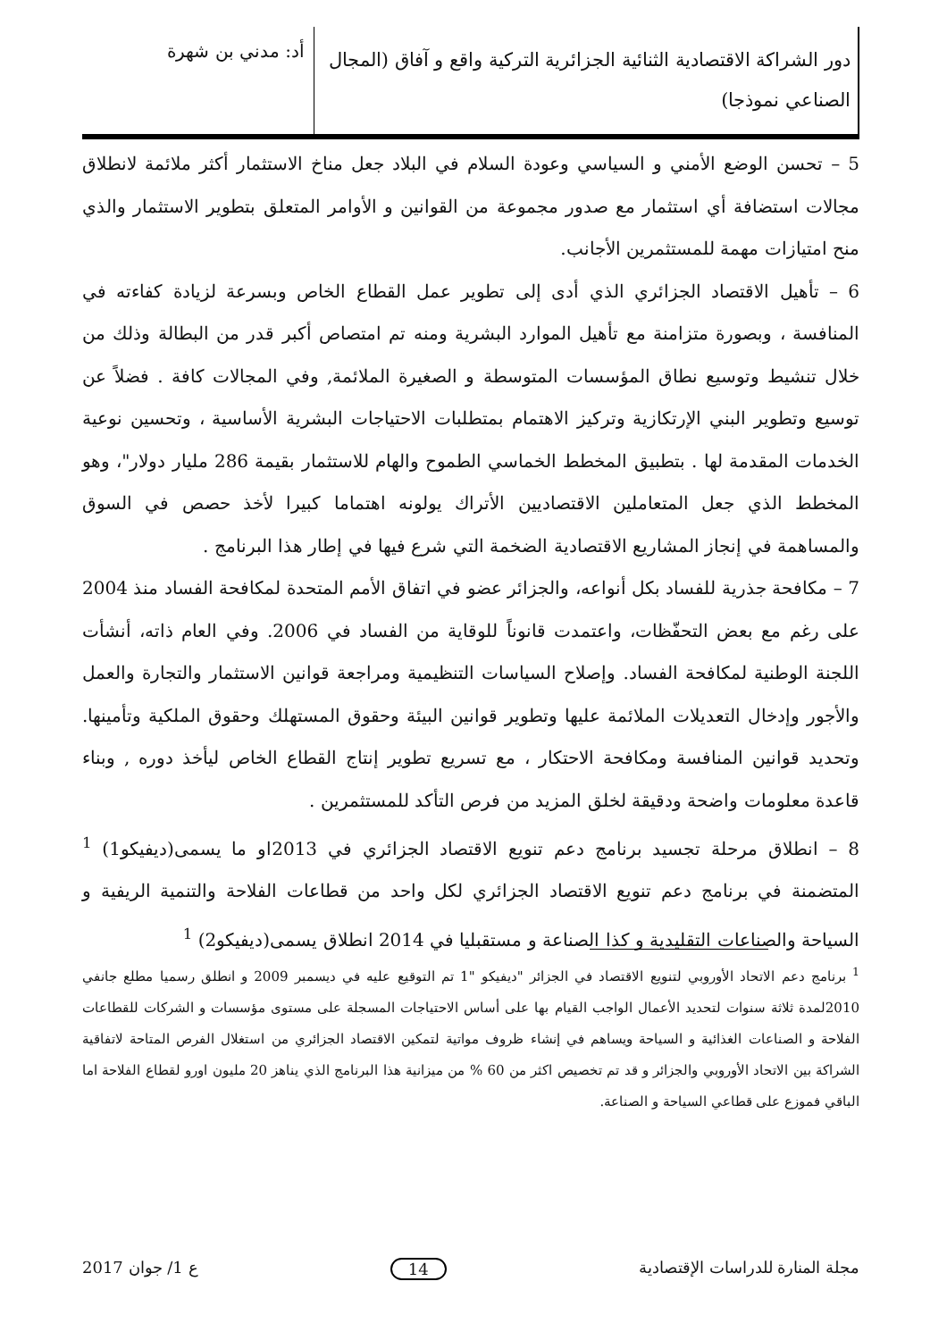دور الشراكة الاقتصادية الثنائية الجزائرية التركية واقع و آفاق (المجال الصناعي نموذجا)
أد: مدني بن شهرة
5 – تحسن الوضع الأمني و السياسي وعودة السلام في البلاد جعل مناخ الاستثمار أكثر ملائمة لانطلاق مجالات استضافة أي استثمار مع صدور مجموعة من القوانين و الأوامر المتعلق بتطوير الاستثمار والذي منح امتيازات مهمة للمستثمرين الأجانب.
6 – تأهيل الاقتصاد الجزائري الذي أدى إلى تطوير عمل القطاع الخاص وبسرعة لزيادة كفاءته في المنافسة ، وبصورة متزامنة مع تأهيل الموارد البشرية ومنه تم امتصاص أكبر قدر من البطالة وذلك من خلال تنشيط وتوسيع نطاق المؤسسات المتوسطة و الصغيرة الملائمة, وفي المجالات كافة . فضلاً عن توسيع وتطوير البني الإرتكازية وتركيز الاهتمام بمتطلبات الاحتياجات البشرية الأساسية ، وتحسين نوعية الخدمات المقدمة لها . بتطبيق المخطط الخماسي الطموح والهام للاستثمار بقيمة 286 مليار دولار"، وهو المخطط الذي جعل المتعاملين الاقتصاديين الأتراك يولونه اهتماما كبيرا لأخذ حصص في السوق والمساهمة في إنجاز المشاريع الاقتصادية الضخمة التي شرع فيها في إطار هذا البرنامج .
7 – مكافحة جذرية للفساد بكل أنواعه، والجزائر عضو في اتفاق الأمم المتحدة لمكافحة الفساد منذ 2004 على رغم مع بعض التحفّظات، واعتمدت قانوناً للوقاية من الفساد في 2006. وفي العام ذاته، أنشأت اللجنة الوطنية لمكافحة الفساد. وإصلاح السياسات التنظيمية ومراجعة قوانين الاستثمار والتجارة والعمل والأجور وإدخال التعديلات الملائمة عليها وتطوير قوانين البيئة وحقوق المستهلك وحقوق الملكية وتأمينها. وتحديد قوانين المنافسة ومكافحة الاحتكار ، مع تسريع تطوير إنتاج القطاع الخاص ليأخذ دوره , وبناء قاعدة معلومات واضحة ودقيقة لخلق المزيد من فرص التأكد للمستثمرين .
8 – انطلاق مرحلة تجسيد برنامج دعم تنويع الاقتصاد الجزائري في 2013او ما يسمى(ديفيكو1) <sup>1</sup> المتضمنة في برنامج دعم تنويع الاقتصاد الجزائري لكل واحد من قطاعات الفلاحة والتنمية الريفية و السياحة والصناعات التقليدية و كذا الصناعة و مستقبليا في 2014 انطلاق يسمى(ديفيكو2) <sup>1</sup>
<sup>1</sup> برنامج دعم الاتحاد الأوروبي لتنويع الاقتصاد في الجزائر "ديفيكو "1 تم التوقيع عليه في ديسمبر 2009 و انطلق رسميا مطلع جانفي 2010لمدة ثلاثة سنوات لتحديد الأعمال الواجب القيام بها على أساس الاحتياجات المسجلة على مستوى مؤسسات و الشركات للقطاعات الفلاحة و الصناعات الغذائية و السياحة ويساهم في إنشاء ظروف مواتية لتمكين الاقتصاد الجزائري من استغلال الفرص المتاحة لاتفاقية الشراكة بين الاتحاد الأوروبي والجزائر و قد تم تخصيص اكثر من 60 % من ميزانية هذا البرنامج الذي يناهز 20 مليون اورو لقطاع الفلاحة اما الباقي فموزع على قطاعي السياحة و الصناعة.
مجلة المنارة للدراسات الإقتصادية 14 ع 1/ جوان 2017